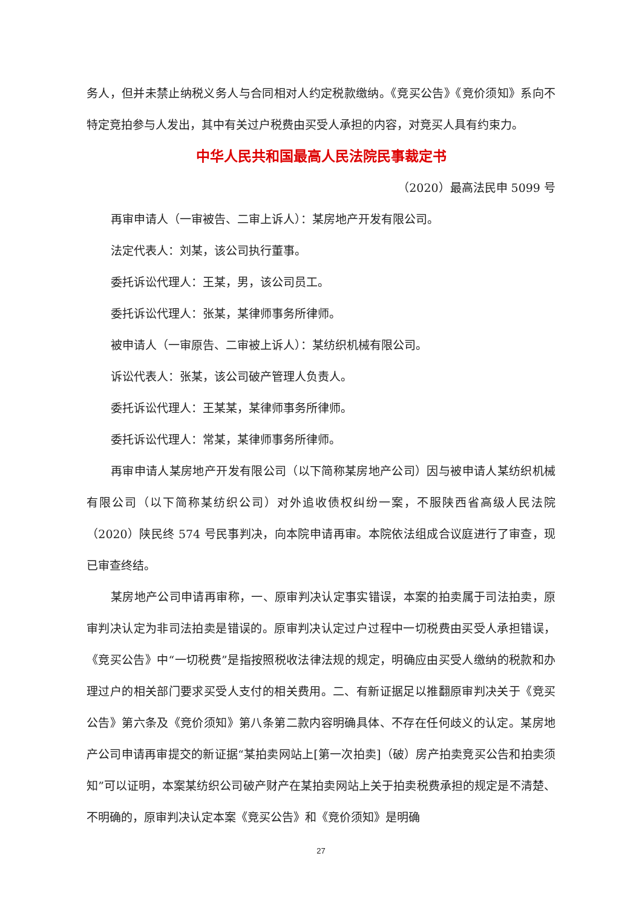务人，但并未禁止纳税义务人与合同相对人约定税款缴纳。《竞买公告》《竞价须知》系向不特定竞拍参与人发出，其中有关过户税费由买受人承担的内容，对竞买人具有约束力。
中华人民共和国最高人民法院民事裁定书
（2020）最高法民申 5099 号
再审申请人（一审被告、二审上诉人）：某房地产开发有限公司。
法定代表人：刘某，该公司执行董事。
委托诉讼代理人：王某，男，该公司员工。
委托诉讼代理人：张某，某律师事务所律师。
被申请人（一审原告、二审被上诉人）：某纺织机械有限公司。
诉讼代表人：张某，该公司破产管理人负责人。
委托诉讼代理人：王某某，某律师事务所律师。
委托诉讼代理人：常某，某律师事务所律师。
再审申请人某房地产开发有限公司（以下简称某房地产公司）因与被申请人某纺织机械有限公司（以下简称某纺织公司）对外追收债权纠纷一案，不服陕西省高级人民法院（2020）陕民终 574 号民事判决，向本院申请再审。本院依法组成合议庭进行了审查，现已审查终结。
某房地产公司申请再审称，一、原审判决认定事实错误，本案的拍卖属于司法拍卖，原审判决认定为非司法拍卖是错误的。原审判决认定过户过程中一切税费由买受人承担错误，《竞买公告》中“一切税费”是指按照税收法律法规的规定，明确应由买受人缴纳的税款和办理过户的相关部门要求买受人支付的相关费用。二、有新证据足以推翻原审判决关于《竞买公告》第六条及《竞价须知》第八条第二款内容明确具体、不存在任何歧义的认定。某房地产公司申请再审提交的新证据“某拍卖网站上[第一次拍卖]（破）房产拍卖竞买公告和拍卖须知”可以证明，本案某纺织公司破产财产在某拍卖网站上关于拍卖税费承担的规定是不清楚、不明确的，原审判决认定本案《竞买公告》和《竞价须知》是明确
27